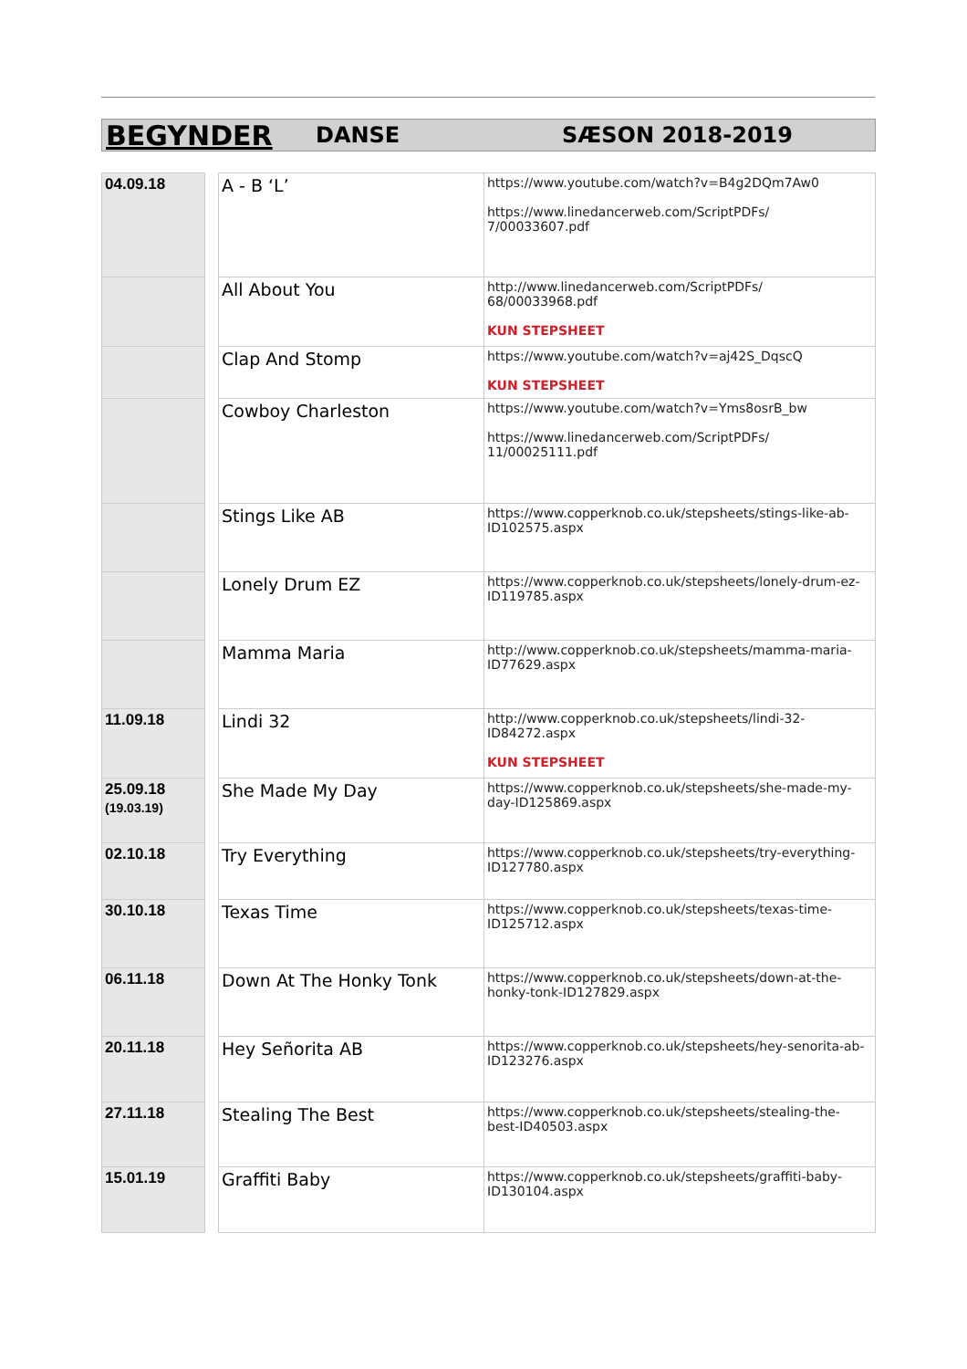BEGYNDER DANSE SÆSON 2018-2019
| 04.09.18 | | A - B ‘L’ | https://www.youtube.com/watch?v=B4g2DQm7Aw0 https://www.linedancerweb.com/ScriptPDFs/ 7/00033607.pdf |
| | | All About You | http://www.linedancerweb.com/ScriptPDFs/ 68/00033968.pdf KUN STEPSHEET |
| | | Clap And Stomp | https://www.youtube.com/watch?v=aj42S_DqscQ KUN STEPSHEET |
| | | Cowboy Charleston | https://www.youtube.com/watch?v=Yms8osrB_bw https://www.linedancerweb.com/ScriptPDFs/ 11/00025111.pdf |
| | | Stings Like AB | https://www.copperknob.co.uk/stepsheets/stings-like-ab-ID102575.aspx |
| | | Lonely Drum EZ | https://www.copperknob.co.uk/stepsheets/lonely-drum-ez-ID119785.aspx |
| | | Mamma Maria | http://www.copperknob.co.uk/stepsheets/mamma-maria-ID77629.aspx |
| 11.09.18 | | Lindi 32 | http://www.copperknob.co.uk/stepsheets/lindi-32- ID84272.aspx KUN STEPSHEET |
| 25.09.18 (19.03.19) | | She Made My Day | https://www.copperknob.co.uk/stepsheets/she-made-my-day-ID125869.aspx |
| 02.10.18 | | Try Everything | https://www.copperknob.co.uk/stepsheets/try-everything-ID127780.aspx |
| 30.10.18 | | Texas Time | https://www.copperknob.co.uk/stepsheets/texas-time- ID125712.aspx |
| 06.11.18 | | Down At The Honky Tonk | https://www.copperknob.co.uk/stepsheets/down-at-the-honky-tonk-ID127829.aspx |
| 20.11.18 | | Hey Señorita AB | https://www.copperknob.co.uk/stepsheets/hey-senorita-ab-ID123276.aspx |
| 27.11.18 | | Stealing The Best | https://www.copperknob.co.uk/stepsheets/stealing-the-best-ID40503.aspx |
| 15.01.19 | | Graffiti Baby | https://www.copperknob.co.uk/stepsheets/graffiti-baby-ID130104.aspx |